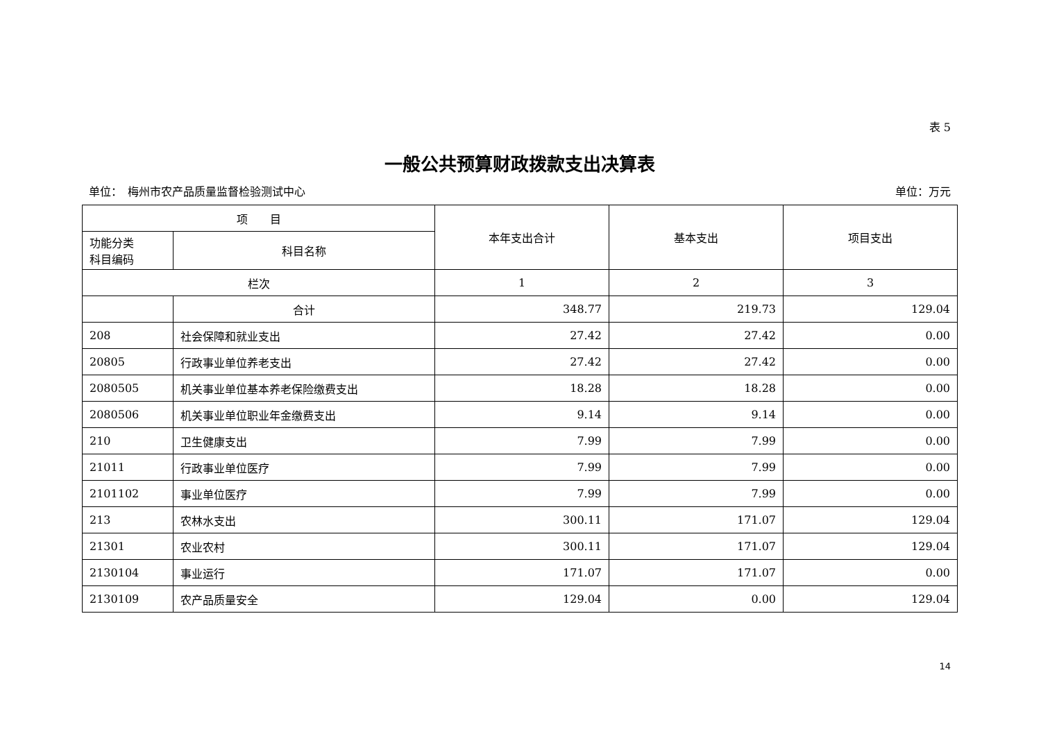表 5
一般公共预算财政拨款支出决算表
单位：　梅州市农产品质量监督检验测试中心 单位：万元
| 项 目 | | 本年支出合计 | 基本支出 | 项目支出 |
| --- | --- | --- | --- | --- |
| 功能分类 科目编码 | 科目名称 | | | |
| 栏次 | | 1 | 2 | 3 |
| | 合计 | 348.77 | 219.73 | 129.04 |
| 208 | 社会保障和就业支出 | 27.42 | 27.42 | 0.00 |
| 20805 | 行政事业单位养老支出 | 27.42 | 27.42 | 0.00 |
| 2080505 | 机关事业单位基本养老保险缴费支出 | 18.28 | 18.28 | 0.00 |
| 2080506 | 机关事业单位职业年金缴费支出 | 9.14 | 9.14 | 0.00 |
| 210 | 卫生健康支出 | 7.99 | 7.99 | 0.00 |
| 21011 | 行政事业单位医疗 | 7.99 | 7.99 | 0.00 |
| 2101102 | 事业单位医疗 | 7.99 | 7.99 | 0.00 |
| 213 | 农林水支出 | 300.11 | 171.07 | 129.04 |
| 21301 | 农业农村 | 300.11 | 171.07 | 129.04 |
| 2130104 | 事业运行 | 171.07 | 171.07 | 0.00 |
| 2130109 | 农产品质量安全 | 129.04 | 0.00 | 129.04 |
14